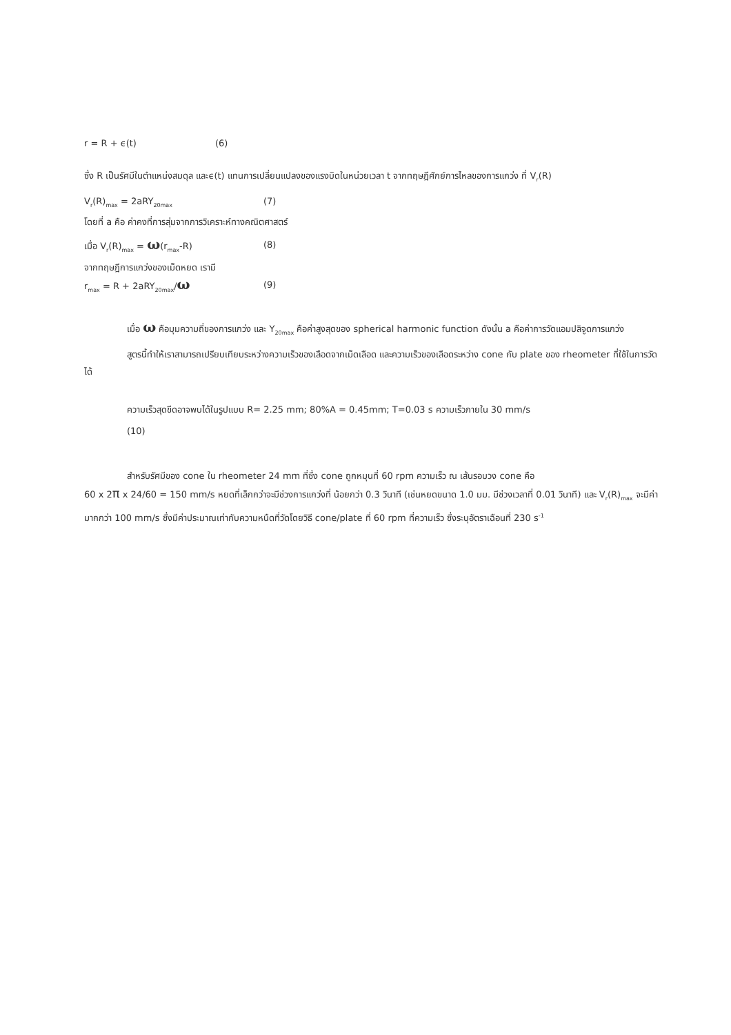r = R + ϵ(t) (6)
ซึ่ง R เป็นรัศมีในตำแหน่งสมดุล และϵ(t) แทนการเปลี่ยนแปลงของแรงบิดในหน่วยเวลา t จากทฤษฎีศักย์การไหลของการแกว่ง ที่ V<sub>r</sub>(R)
V<sub>r</sub>(R)<sub>max</sub> = 2aRY<sub>20max</sub> (7)
โดยที่ a คือ ค่าคงที่การสุ่มจากการวิเคราะห์ทางคณิตศาสตร์
เมื่อ V<sub>r</sub>(R)<sub>max</sub> = ω(r<sub>max</sub>-R) (8)
จากทฤษฎีการแกว่งของเม็ดหยด เรามี
r<sub>max</sub> = R + 2aRY<sub>20max</sub>/ω (9)
เมื่อ ω คือมุมความถี่ของการแกว่ง และ Y<sub>20max</sub> คือค่าสูงสุดของ spherical harmonic function ดังนั้น a คือค่าการวัดแอมปลิจูดการแกว่ง
สูตรนี้ทำให้เราสามารถเปรียบเทียบระหว่างความเร็วของเลือดจากเม็ดเลือด และความเร็วของเลือดระหว่าง cone กับ plate ของ rheometer ที่ใช้ในการวัดได้
ความเร็วสุดขีดอาจพบได้ในรูปแบบ R= 2.25 mm; 80%A = 0.45mm; T=0.03 s ความเร็วภายใน 30 mm/s
(10)
สำหรับรัศมีของ cone ใน rheometer 24 mm ที่ซึ่ง cone ถูกหมุนที่ 60 rpm ความเร็ว ณ เส้นรอบวง cone คือ
60 x 2π x 24/60 = 150 mm/s หยดที่เล็กกว่าจะมีช่วงการแกว่งที่ น้อยกว่า 0.3 วินาที (เช่นหยดขนาด 1.0 มม. มีช่วงเวลาที่ 0.01 วินาที) และ V<sub>r</sub>(R)<sub>max</sub> จะมีค่ามากกว่า 100 mm/s ซึ่งมีค่าประมาณเท่ากับความหนืดที่วัดโดยวิธี cone/plate ที่ 60 rpm ที่ความเร็ว ซึ่งระบุอัตราเฉือนที่ 230 s<sup>-1</sup>